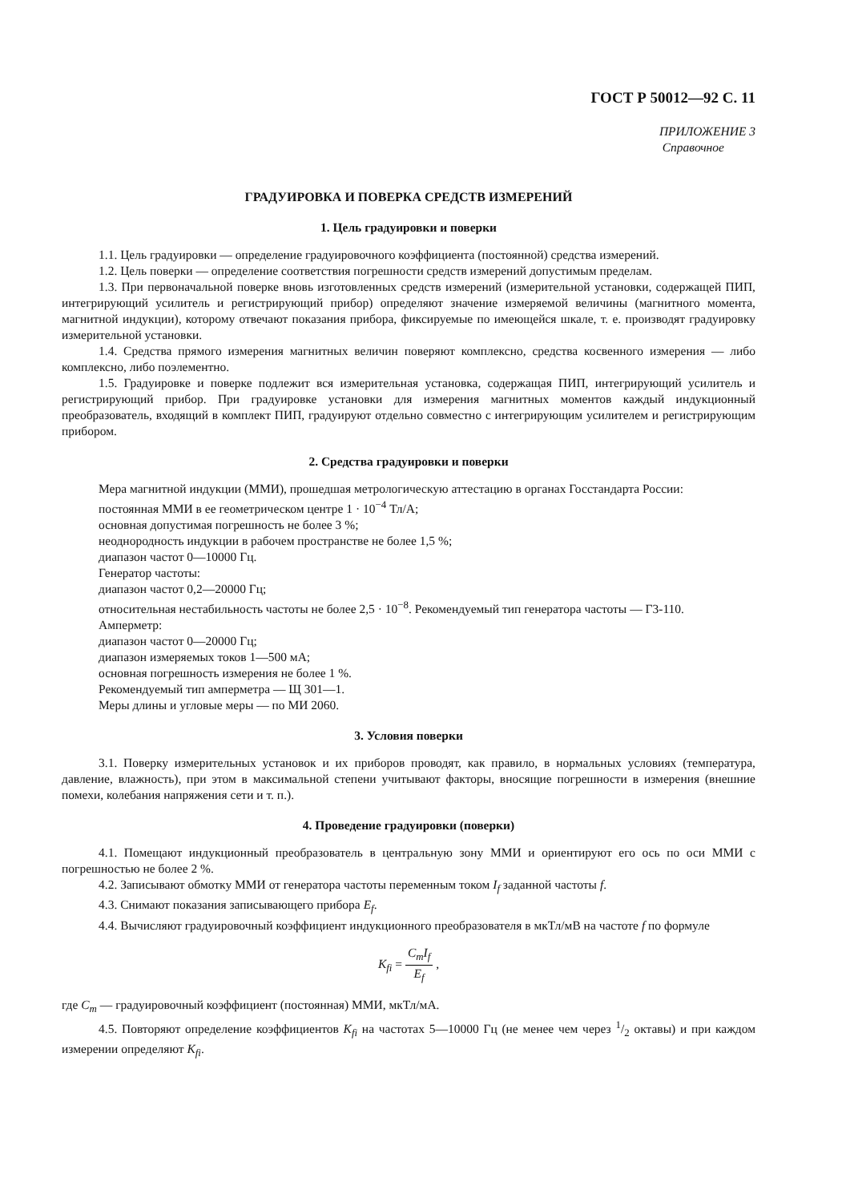ГОСТ Р 50012—92 С. 11
ПРИЛОЖЕНИЕ 3
Справочное
ГРАДУИРОВКА И ПОВЕРКА СРЕДСТВ ИЗМЕРЕНИЙ
1. Цель градуировки и поверки
1.1. Цель градуировки — определение градуировочного коэффициента (постоянной) средства измерений.
1.2. Цель поверки — определение соответствия погрешности средств измерений допустимым пределам.
1.3. При первоначальной поверке вновь изготовленных средств измерений (измерительной установки, содержащей ПИП, интегрирующий усилитель и регистрирующий прибор) определяют значение измеряемой величины (магнитного момента, магнитной индукции), которому отвечают показания прибора, фиксируемые по имеющейся шкале, т. е. производят градуировку измерительной установки.
1.4. Средства прямого измерения магнитных величин поверяют комплексно, средства косвенного измерения — либо комплексно, либо поэлементно.
1.5. Градуировке и поверке подлежит вся измерительная установка, содержащая ПИП, интегрирующий усилитель и регистрирующий прибор. При градуировке установки для измерения магнитных моментов каждый индукционный преобразователь, входящий в комплект ПИП, градуируют отдельно совместно с интегрирующим усилителем и регистрирующим прибором.
2. Средства градуировки и поверки
Мера магнитной индукции (ММИ), прошедшая метрологическую аттестацию в органах Госстандарта России:
постоянная ММИ в ее геометрическом центре 1 · 10<sup>−4</sup> Тл/А;
основная допустимая погрешность не более 3 %;
неоднородность индукции в рабочем пространстве не более 1,5 %;
диапазон частот 0—10000 Гц.
Генератор частоты:
диапазон частот 0,2—20000 Гц;
относительная нестабильность частоты не более 2,5 · 10<sup>−8</sup>. Рекомендуемый тип генератора частоты — Г3-110.
Амперметр:
диапазон частот 0—20000 Гц;
диапазон измеряемых токов 1—500 мА;
основная погрешность измерения не более 1 %.
Рекомендуемый тип амперметра — Щ 301—1.
Меры длины и угловые меры — по МИ 2060.
3. Условия поверки
3.1. Поверку измерительных установок и их приборов проводят, как правило, в нормальных условиях (температура, давление, влажность), при этом в максимальной степени учитывают факторы, вносящие погрешности в измерения (внешние помехи, колебания напряжения сети и т. п.).
4. Проведение градуировки (поверки)
4.1. Помещают индукционный преобразователь в центральную зону ММИ и ориентируют его ось по оси ММИ с погрешностью не более 2 %.
4.2. Записывают обмотку ММИ от генератора частоты переменным током I<sub>f</sub> заданной частоты f.
4.3. Снимают показания записывающего прибора E<sub>f</sub>.
4.4. Вычисляют градуировочный коэффициент индукционного преобразователя в мкТл/мВ на частоте f по формуле
K<sub>fi</sub> = C<sub>m</sub>I<sub>f</sub> E<sub>f</sub> ,
где C<sub>m</sub> — градуировочный коэффициент (постоянная) ММИ, мкТл/мА.
4.5. Повторяют определение коэффициентов K<sub>fi</sub> на частотах 5—10000 Гц (не менее чем через 1/2 октавы) и при каждом измерении определяют K<sub>fi</sub>.